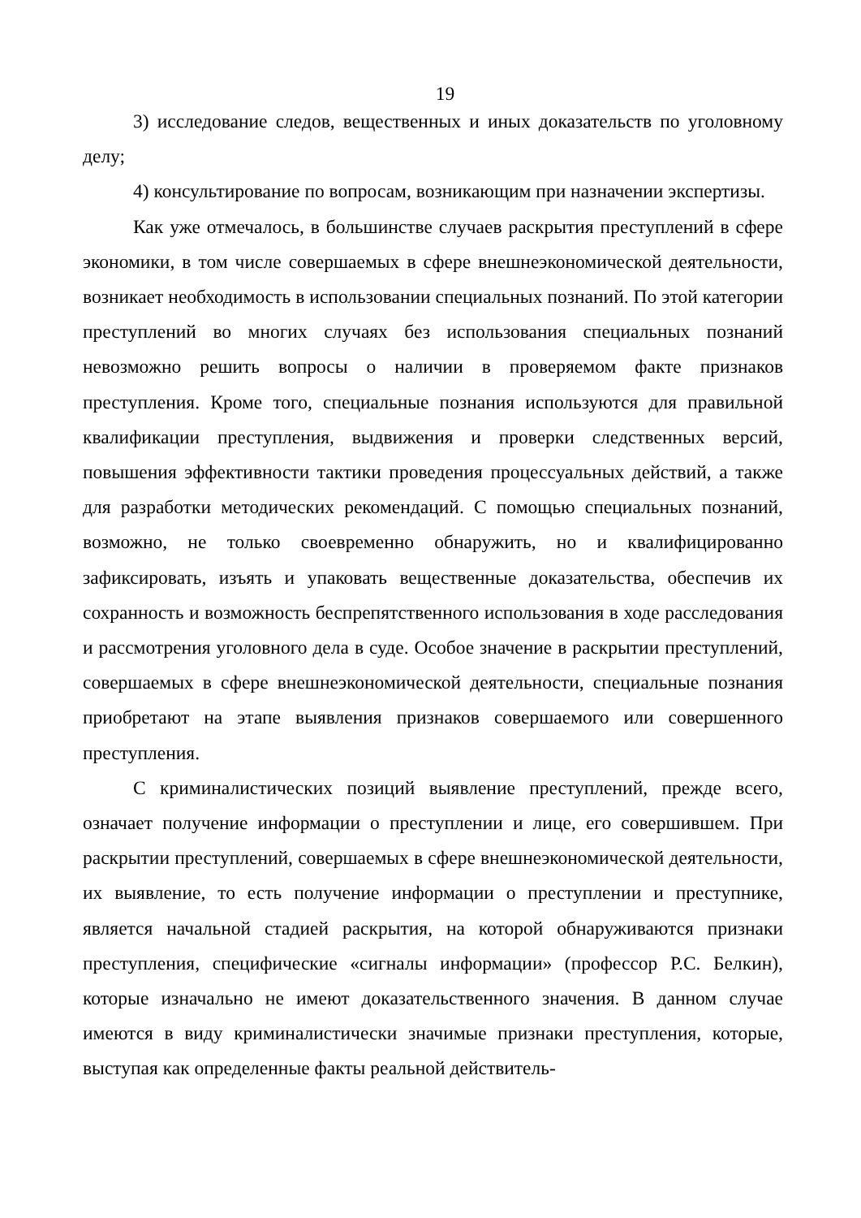19
3) исследование следов, вещественных и иных доказательств по уголовному делу;
4) консультирование по вопросам, возникающим при назначении экспертизы.
Как уже отмечалось, в большинстве случаев раскрытия преступлений в сфере экономики, в том числе совершаемых в сфере внешнеэкономической деятельности, возникает необходимость в использовании специальных познаний. По этой категории преступлений во многих случаях без использования специальных познаний невозможно решить вопросы о наличии в проверяемом факте признаков преступления. Кроме того, специальные познания используются для правильной квалификации преступления, выдвижения и проверки следственных версий, повышения эффективности тактики проведения процессуальных действий, а также для разработки методических рекомендаций. С помощью специальных познаний, возможно, не только своевременно обнаружить, но и квалифицированно зафиксировать, изъять и упаковать вещественные доказательства, обеспечив их сохранность и возможность беспрепятственного использования в ходе расследования и рассмотрения уголовного дела в суде. Особое значение в раскрытии преступлений, совершаемых в сфере внешнеэкономической деятельности, специальные познания приобретают на этапе выявления признаков совершаемого или совершенного преступления.
С криминалистических позиций выявление преступлений, прежде всего, означает получение информации о преступлении и лице, его совершившем. При раскрытии преступлений, совершаемых в сфере внешнеэкономической деятельности, их выявление, то есть получение информации о преступлении и преступнике, является начальной стадией раскрытия, на которой обнаруживаются признаки преступления, специфические «сигналы информации» (профессор Р.С. Белкин), которые изначально не имеют доказательственного значения. В данном случае имеются в виду криминалистически значимые признаки преступления, которые, выступая как определенные факты реальной действитель-